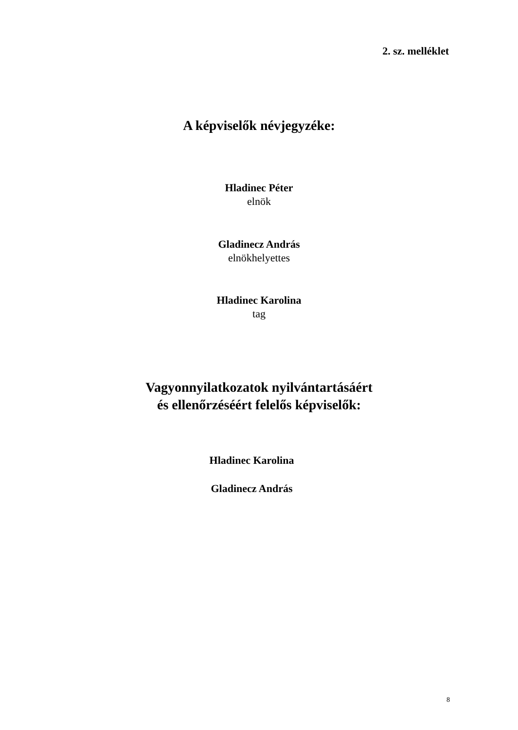2. sz. melléklet
A képviselők névjegyzéke:
Hladinec Péter
elnök
Gladinecz András
elnökhelyettes
Hladinec Karolina
tag
Vagyonnyilatkozatok nyilvántartásáért
és ellenőrzéséért felelős képviselők:
Hladinec Karolina
Gladinecz András
8